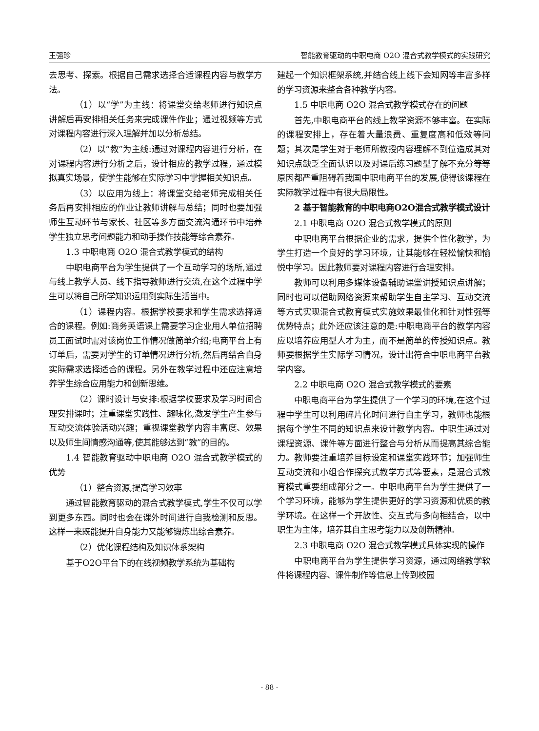王强珍 智能教育驱动的中职电商 O2O 混合式教学模式的实践研究
去思考、探索。根据自己需求选择合适课程内容与教学方法。
（1）以“学”为主线：将课堂交给老师进行知识点讲解后再安排相关任务来完成课件作业；通过视频等方式对课程内容进行深入理解并加以分析总结。
（2）以“教”为主线:通过对课程内容进行分析，在对课程内容进行分析之后，设计相应的教学过程，通过模拟真实场景，使学生能够在实际学习中掌握相关知识点。
（3）以应用为线上：将课堂交给老师完成相关任务后再安排相应的作业让教师讲解与总结；同时也要加强师生互动环节与家长、社区等多方面交流沟通环节中培养学生独立思考问题能力和动手操作技能等综合素养。
1.3 中职电商 O2O 混合式教学模式的结构
中职电商平台为学生提供了一个互动学习的场所,通过与线上教学人员、线下指导教师进行交流,在这个过程中学生可以将自己所学知识运用到实际生活当中。
（1）课程内容。根据学校要求和学生需求选择适合的课程。例如:商务英语课上需要学习企业用人单位招聘员工面试时需对该岗位工作情况做简单介绍;电商平台上有订单后，需要对学生的订单情况进行分析,然后再结合自身实际需求选择适合的课程。另外在教学过程中还应注意培养学生综合应用能力和创新思维。
（2）课时设计与安排:根据学校要求及学习时间合理安排课时；注重课堂实践性、趣味化,激发学生产生参与互动交流体验活动兴趣；重视课堂教学内容丰富度、效果以及师生间情感沟通等,使其能够达到“教”的目的。
1.4 智能教育驱动中职电商 O2O 混合式教学模式的优势
（1）整合资源,提高学习效率
通过智能教育驱动的混合式教学模式,学生不仅可以学到更多东西。同时也会在课外时间进行自我检测和反思。这样一来既能提升自身能力又能够锻炼出综合素养。
（2）优化课程结构及知识体系架构
基于O2O平台下的在线视频教学系统为基础构
建起一个知识框架系统,并结合线上线下会知网等丰富多样的学习资源来整合各种教学内容。
1.5 中职电商 O2O 混合式教学模式存在的问题
首先,中职电商平台的线上教学资源不够丰富。在实际的课程安排上，存在着大量浪费、重复度高和低效等问题；其次是学生对于老师所教授内容理解不到位造成其对知识点缺乏全面认识以及对课后练习题型了解不充分等等原因都严重阻碍着我国中职电商平台的发展,使得该课程在实际教学过程中有很大局限性。
2 基于智能教育的中职电商O2O混合式教学模式设计
2.1 中职电商 O2O 混合式教学模式的原则
中职电商平台根据企业的需求，提供个性化教学，为学生打造一个良好的学习环境，让其能够在轻松愉快和愉悦中学习。因此教师要对课程内容进行合理安排。
教师可以利用多媒体设备辅助课堂讲授知识点讲解；同时也可以借助网络资源来帮助学生自主学习、互动交流等方式实现混合式教育模式实施效果最佳化和针对性强等优势特点；此外还应该注意的是:中职电商平台的教学内容应以培养应用型人才为主，而不是简单的传授知识点。教师要根据学生实际学习情况，设计出符合中职电商平台教学内容。
2.2 中职电商 O2O 混合式教学模式的要素
中职电商平台为学生提供了一个学习的环境,在这个过程中学生可以利用碎片化时间进行自主学习，教师也能根据每个学生不同的知识点来设计教学内容。中职生通过对课程资源、课件等方面进行整合与分析从而提高其综合能力。教师要注重培养目标设定和课堂实践环节；加强师生互动交流和小组合作探究式教学方式等要素，是混合式教育模式重要组成部分之一。中职电商平台为学生提供了一个学习环境，能够为学生提供更好的学习资源和优质的教学环境。在这样一个开放性、交互式与多向相结合，以中职生为主体，培养其自主思考能力以及创新精神。
2.3 中职电商 O2O 混合式教学模式具体实现的操作
中职电商平台为学生提供学习资源，通过网络教学软件将课程内容、课件制作等信息上传到校园
- 88 -